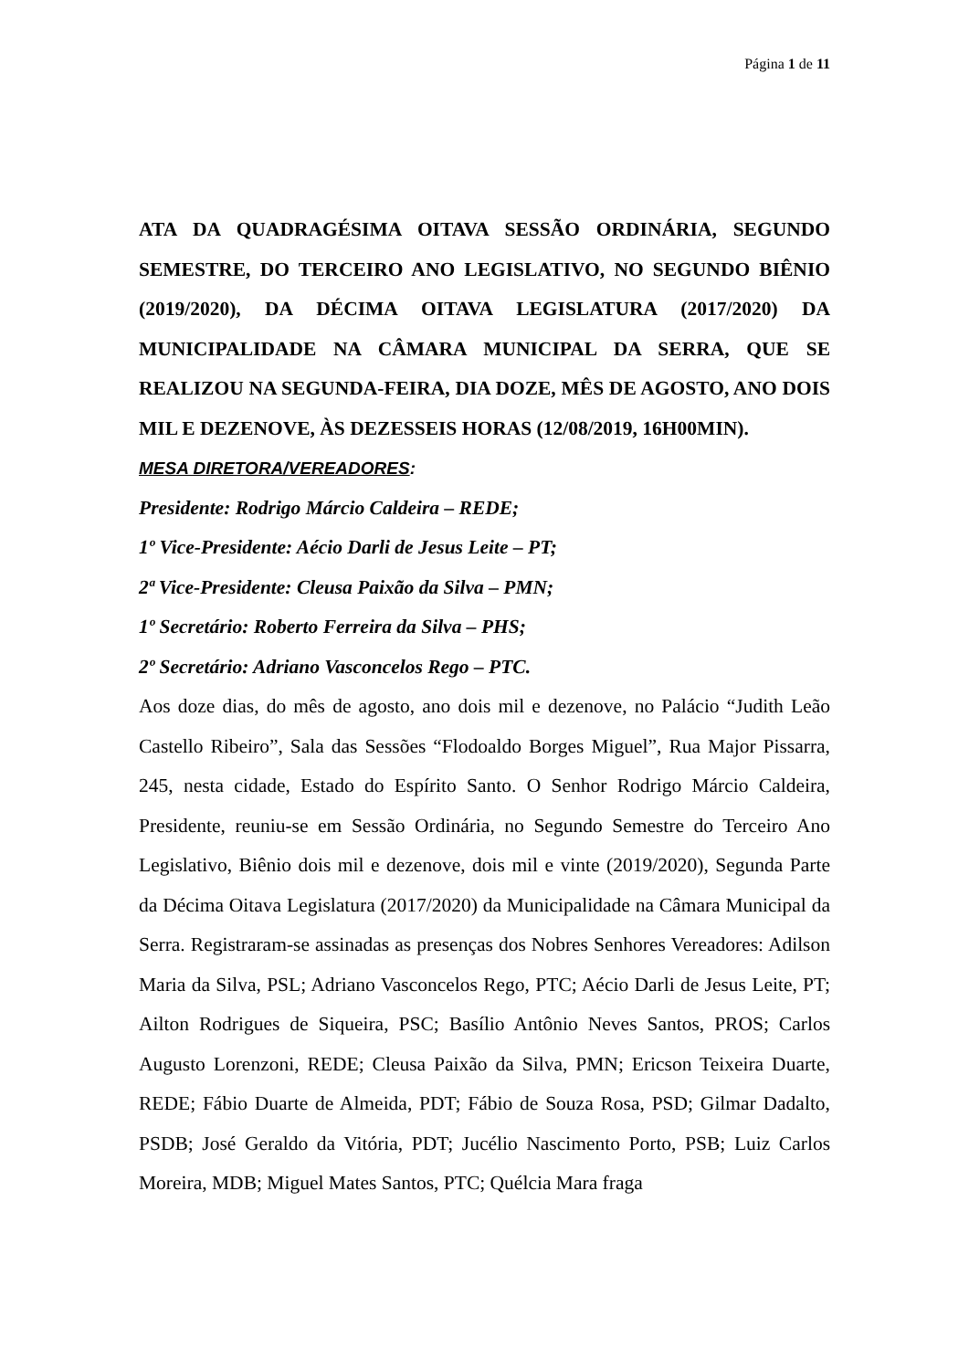Página 1 de 11
ATA DA QUADRAGÉSIMA OITAVA SESSÃO ORDINÁRIA, SEGUNDO SEMESTRE, DO TERCEIRO ANO LEGISLATIVO, NO SEGUNDO BIÊNIO (2019/2020), DA DÉCIMA OITAVA LEGISLATURA (2017/2020) DA MUNICIPALIDADE NA CÂMARA MUNICIPAL DA SERRA, QUE SE REALIZOU NA SEGUNDA-FEIRA, DIA DOZE, MÊS DE AGOSTO, ANO DOIS MIL E DEZENOVE, ÀS DEZESSEIS HORAS (12/08/2019, 16H00MIN).
MESA DIRETORA/VEREADORES:
Presidente: Rodrigo Márcio Caldeira – REDE;
1º Vice-Presidente: Aécio Darli de Jesus Leite – PT;
2ª Vice-Presidente: Cleusa Paixão da Silva – PMN;
1º Secretário: Roberto Ferreira da Silva – PHS;
2º Secretário: Adriano Vasconcelos Rego – PTC.
Aos doze dias, do mês de agosto, ano dois mil e dezenove, no Palácio “Judith Leão Castello Ribeiro”, Sala das Sessões “Flodoaldo Borges Miguel”, Rua Major Pissarra, 245, nesta cidade, Estado do Espírito Santo. O Senhor Rodrigo Márcio Caldeira, Presidente, reuniu-se em Sessão Ordinária, no Segundo Semestre do Terceiro Ano Legislativo, Biênio dois mil e dezenove, dois mil e vinte (2019/2020), Segunda Parte da Décima Oitava Legislatura (2017/2020) da Municipalidade na Câmara Municipal da Serra. Registraram-se assinadas as presenças dos Nobres Senhores Vereadores: Adilson Maria da Silva, PSL; Adriano Vasconcelos Rego, PTC; Aécio Darli de Jesus Leite, PT; Ailton Rodrigues de Siqueira, PSC; Basílio Antônio Neves Santos, PROS; Carlos Augusto Lorenzoni, REDE; Cleusa Paixão da Silva, PMN; Ericson Teixeira Duarte, REDE; Fábio Duarte de Almeida, PDT; Fábio de Souza Rosa, PSD; Gilmar Dadalto, PSDB; José Geraldo da Vitória, PDT; Jucélio Nascimento Porto, PSB; Luiz Carlos Moreira, MDB; Miguel Mates Santos, PTC; Quélcia Mara fraga